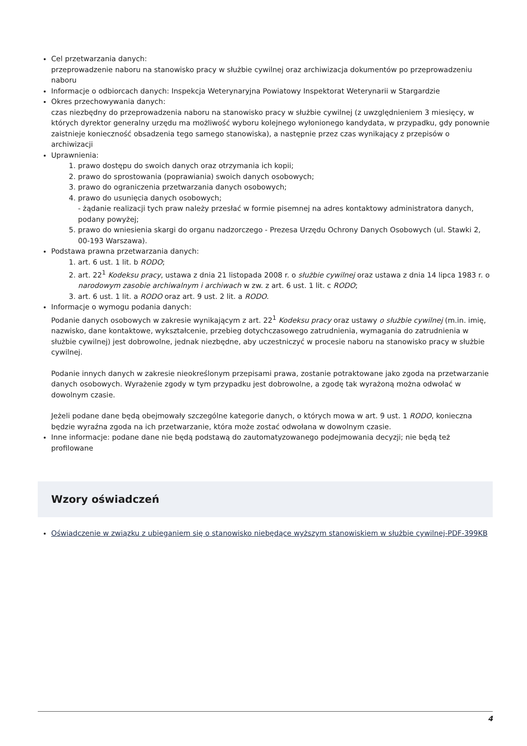Cel przetwarzania danych:
przeprowadzenie naboru na stanowisko pracy w służbie cywilnej oraz archiwizacja dokumentów po przeprowadzeniu naboru
Informacje o odbiorcach danych: Inspekcja Weterynaryjna Powiatowy Inspektorat Weterynarii w Stargardzie
Okres przechowywania danych:
czas niezbędny do przeprowadzenia naboru na stanowisko pracy w służbie cywilnej (z uwzględnieniem 3 miesięcy, w których dyrektor generalny urzędu ma możliwość wyboru kolejnego wyłonionego kandydata, w przypadku, gdy ponownie zaistnieje konieczność obsadzenia tego samego stanowiska), a następnie przez czas wynikający z przepisów o archiwizacji
Uprawnienia:
1. prawo dostępu do swoich danych oraz otrzymania ich kopii;
2. prawo do sprostowania (poprawiania) swoich danych osobowych;
3. prawo do ograniczenia przetwarzania danych osobowych;
4. prawo do usunięcia danych osobowych;
- żądanie realizacji tych praw należy przesłać w formie pisemnej na adres kontaktowy administratora danych, podany powyżej;
5. prawo do wniesienia skargi do organu nadzorczego - Prezesa Urzędu Ochrony Danych Osobowych (ul. Stawki 2, 00-193 Warszawa).
Podstawa prawna przetwarzania danych:
1. art. 6 ust. 1 lit. b RODO;
2. art. 22<sup>1</sup> Kodeksu pracy, ustawa z dnia 21 listopada 2008 r. o służbie cywilnej oraz ustawa z dnia 14 lipca 1983 r. o narodowym zasobie archiwalnym i archiwach w zw. z art. 6 ust. 1 lit. c RODO;
3. art. 6 ust. 1 lit. a RODO oraz art. 9 ust. 2 lit. a RODO.
Informacje o wymogu podania danych:
Podanie danych osobowych w zakresie wynikającym z art. 22<sup>1</sup> Kodeksu pracy oraz ustawy o służbie cywilnej (m.in. imię, nazwisko, dane kontaktowe, wykształcenie, przebieg dotychczasowego zatrudnienia, wymagania do zatrudnienia w służbie cywilnej) jest dobrowolne, jednak niezbędne, aby uczestniczyć w procesie naboru na stanowisko pracy w służbie cywilnej.
Podanie innych danych w zakresie nieokreślonym przepisami prawa, zostanie potraktowane jako zgoda na przetwarzanie danych osobowych. Wyrażenie zgody w tym przypadku jest dobrowolne, a zgodę tak wyrażoną można odwołać w dowolnym czasie.
Jeżeli podane dane będą obejmowały szczególne kategorie danych, o których mowa w art. 9 ust. 1 RODO, konieczna będzie wyraźna zgoda na ich przetwarzanie, która może zostać odwołana w dowolnym czasie.
Inne informacje: podane dane nie będą podstawą do zautomatyzowanego podejmowania decyzji; nie będą też profilowane
Wzory oświadczeń
Oświadczenie w związku z ubieganiem się o stanowisko niebędące wyższym stanowiskiem w służbie cywilnej-PDF-399KB
4